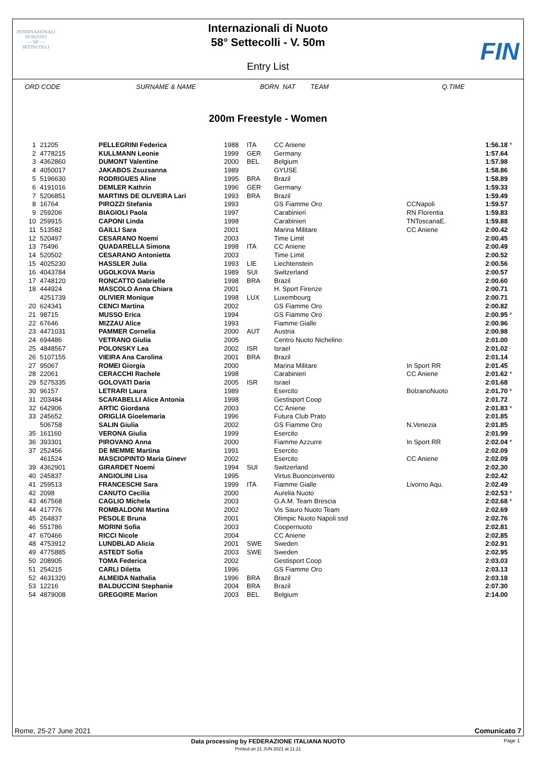INTERNAZIONALI
DI NUOTO
— 58° —
SETTECOLLI
Internazionali di Nuoto
58° Settecolli - V. 50m
Entry List
FIN
| ORD CODE | | SURNAME & NAME | BORN | NAT | TEAM | | Q.TIME | |
| --- | --- | --- | --- | --- | --- | --- | --- | --- |
200m Freestyle - Women
| 1 | | 21205 | PELLEGRINI Federica | 1988 | ITA | CC Aniene | | 1:56.18 | * |
| 2 | | 4778215 | KULLMANN Leonie | 1999 | GER | Germany | | 1:57.64 | |
| 3 | | 4362860 | DUMONT Valentine | 2000 | BEL | Belgium | | 1:57.98 | |
| 4 | | 4050017 | JAKABOS Zsuzsanna | 1989 | | GYUSE | | 1:58.86 | |
| 5 | | 5196630 | RODRIGUES Aline | 1995 | BRA | Brazil | | 1:58.89 | |
| 6 | | 4191016 | DEMLER Kathrin | 1996 | GER | Germany | | 1:59.33 | |
| 7 | | 5206851 | MARTINS DE OLIVEIRA Lari | 1993 | BRA | Brazil | | 1:59.49 | |
| 8 | | 16764 | PIROZZI Stefania | 1993 | | GS Fiamme Oro | CCNapoli | 1:59.57 | |
| 9 | | 259206 | BIAGIOLI Paola | 1997 | | Carabinieri | RN Florentia | 1:59.83 | |
| 10 | | 259915 | CAPONI Linda | 1998 | | Carabinieri | TNToscanaE. | 1:59.88 | |
| 11 | | 513582 | GAILLI Sara | 2001 | | Marina Militare | CC Aniene | 2:00.42 | |
| 12 | | 520497 | CESARANO Noemi | 2003 | | Time Limit | | 2:00.45 | |
| 13 | | 75496 | QUADARELLA Simona | 1998 | ITA | CC Aniene | | 2:00.49 | |
| 14 | | 520502 | CESARANO Antonietta | 2003 | | Time Limit | | 2:00.52 | |
| 15 | | 4025230 | HASSLER Julia | 1993 | LIE | Liechtenstein | | 2:00.56 | |
| 16 | | 4043784 | UGOLKOVA Maria | 1989 | SUI | Switzerland | | 2:00.57 | |
| 17 | | 4748120 | RONCATTO Gabrielle | 1998 | BRA | Brazil | | 2:00.60 | |
| 18 | | 444924 | MASCOLO Anna Chiara | 2001 | | H. Sport Firenze | | 2:00.71 | |
| | | 4251739 | OLIVIER Monique | 1998 | LUX | Luxembourg | | 2:00.71 | |
| 20 | | 624341 | CENCI Martina | 2002 | | GS Fiamme Oro | | 2:00.82 | |
| 21 | | 98715 | MUSSO Erica | 1994 | | GS Fiamme Oro | | 2:00.95 | * |
| 22 | | 67646 | MIZZAU Alice | 1993 | | Fiamme Gialle | | 2:00.96 | |
| 23 | | 4471031 | PAMMER Cornelia | 2000 | AUT | Austria | | 2:00.98 | |
| 24 | | 694486 | VETRANO Giulia | 2005 | | Centro Nuoto Nichelino | | 2:01.00 | |
| 25 | | 4848567 | POLONSKY Lea | 2002 | ISR | Israel | | 2:01.02 | |
| 26 | | 5107155 | VIEIRA Ana Carolina | 2001 | BRA | Brazil | | 2:01.14 | |
| 27 | | 95067 | ROMEI Giorgia | 2000 | | Marina Militare | In Sport RR | 2:01.45 | |
| 28 | | 22061 | CERACCHI Rachele | 1998 | | Carabinieri | CC Aniene | 2:01.62 | * |
| 29 | | 5275335 | GOLOVATI Daria | 2005 | ISR | Israel | | 2:01.68 | |
| 30 | | 96157 | LETRARI Laura | 1989 | | Esercito | BolzanoNuoto | 2:01.70 | * |
| 31 | | 203484 | SCARABELLI Alice Antonia | 1998 | | Gestisport Coop | | 2:01.72 | |
| 32 | | 642906 | ARTIC Giordana | 2003 | | CC Aniene | | 2:01.83 | * |
| 33 | | 245652 | ORIGLIA Gioelemaria | 1996 | | Futura Club Prato | | 2:01.85 | |
| | | 506758 | SALIN Giulia | 2002 | | GS Fiamme Oro | N.Venezia | 2:01.85 | |
| 35 | | 161160 | VERONA Giulia | 1999 | | Esercito | | 2:01.99 | |
| 36 | | 393301 | PIROVANO Anna | 2000 | | Fiamme Azzurre | In Sport RR | 2:02.04 | * |
| 37 | | 252456 | DE MEMME Martina | 1991 | | Esercito | | 2:02.09 | |
| | | 461524 | MASCIOPINTO Maria Ginevr | 2002 | | Esercito | CC Aniene | 2:02.09 | |
| 39 | | 4362901 | GIRARDET Noemi | 1994 | SUI | Switzerland | | 2:02.30 | |
| 40 | | 245837 | ANGIOLINI Lisa | 1995 | | Virtus Buonconvento | | 2:02.42 | |
| 41 | | 259513 | FRANCESCHI Sara | 1999 | ITA | Fiamme Gialle | Livorno Aqu. | 2:02.49 | |
| 42 | | 2098 | CANUTO Cecilia | 2000 | | Aurelia Nuoto | | 2:02.53 | * |
| 43 | | 467568 | CAGLIO Michela | 2003 | | G.A.M. Team Brescia | | 2:02.68 | * |
| 44 | | 417776 | ROMBALDONI Martina | 2002 | | Vis Sauro Nuoto Team | | 2:02.69 | |
| 45 | | 264837 | PESOLE Bruna | 2001 | | Olimpic Nuoto Napoli ssd | | 2:02.76 | |
| 46 | | 551786 | MORINI Sofia | 2003 | | Coopernuoto | | 2:02.81 | |
| 47 | | 670466 | RICCI Nicole | 2004 | | CC Aniene | | 2:02.85 | |
| 48 | | 4753912 | LUNDBLAD Alicia | 2001 | SWE | Sweden | | 2:02.91 | |
| 49 | | 4775885 | ASTEDT Sofia | 2003 | SWE | Sweden | | 2:02.95 | |
| 50 | | 208905 | TOMA Federica | 2002 | | Gestisport Coop | | 2:03.03 | |
| 51 | | 254215 | CARLI Diletta | 1996 | | GS Fiamme Oro | | 2:03.13 | |
| 52 | | 4631320 | ALMEIDA Nathalia | 1996 | BRA | Brazil | | 2:03.18 | |
| 53 | | 12216 | BALDUCCINI Stephanie | 2004 | BRA | Brazil | | 2:07.30 | |
| 54 | | 4879008 | GREGOIRE Marion | 2003 | BEL | Belgium | | 2:14.00 | |
Rome, 25-27 June 2021 Comunicato 7
Data processing by FEDERAZIONE ITALIANA NUOTO Page 1
Printed on 21 JUN 2021 at 11:21